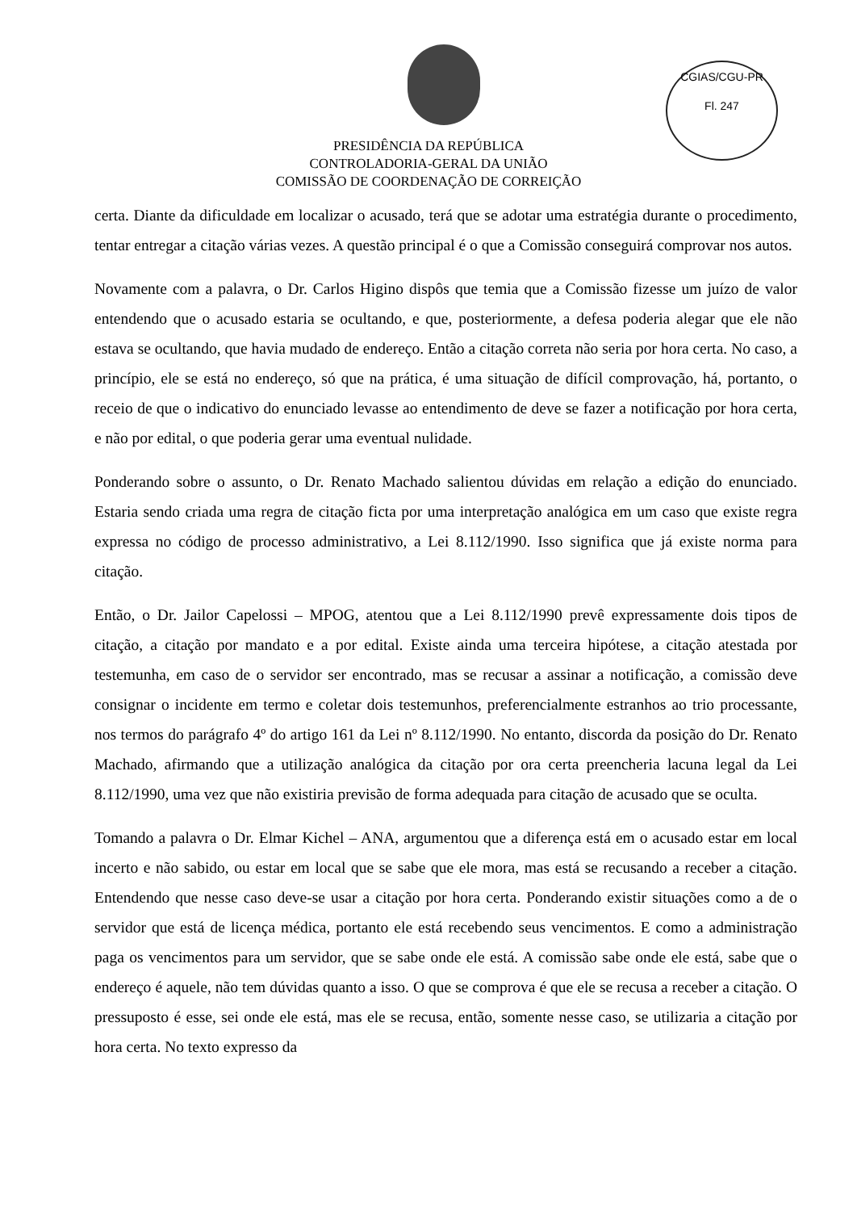CGIAS/CGU-PR
Fl. 247
PRESIDÊNCIA DA REPÚBLICA
CONTROLADORIA-GERAL DA UNIÃO
COMISSÃO DE COORDENAÇÃO DE CORREIÇÃO
certa. Diante da dificuldade em localizar o acusado, terá que se adotar uma estratégia durante o procedimento, tentar entregar a citação várias vezes. A questão principal é o que a Comissão conseguirá comprovar nos autos.
Novamente com a palavra, o Dr. Carlos Higino dispôs que temia que a Comissão fizesse um juízo de valor entendendo que o acusado estaria se ocultando, e que, posteriormente, a defesa poderia alegar que ele não estava se ocultando, que havia mudado de endereço. Então a citação correta não seria por hora certa. No caso, a princípio, ele se está no endereço, só que na prática, é uma situação de difícil comprovação, há, portanto, o receio de que o indicativo do enunciado levasse ao entendimento de deve se fazer a notificação por hora certa, e não por edital, o que poderia gerar uma eventual nulidade.
Ponderando sobre o assunto, o Dr. Renato Machado salientou dúvidas em relação a edição do enunciado. Estaria sendo criada uma regra de citação ficta por uma interpretação analógica em um caso que existe regra expressa no código de processo administrativo, a Lei 8.112/1990. Isso significa que já existe norma para citação.
Então, o Dr. Jailor Capelossi – MPOG, atentou que a Lei 8.112/1990 prevê expressamente dois tipos de citação, a citação por mandato e a por edital. Existe ainda uma terceira hipótese, a citação atestada por testemunha, em caso de o servidor ser encontrado, mas se recusar a assinar a notificação, a comissão deve consignar o incidente em termo e coletar dois testemunhos, preferencialmente estranhos ao trio processante, nos termos do parágrafo 4º do artigo 161 da Lei nº 8.112/1990. No entanto, discorda da posição do Dr. Renato Machado, afirmando que a utilização analógica da citação por ora certa preencheria lacuna legal da Lei 8.112/1990, uma vez que não existiria previsão de forma adequada para citação de acusado que se oculta.
Tomando a palavra o Dr. Elmar Kichel – ANA, argumentou que a diferença está em o acusado estar em local incerto e não sabido, ou estar em local que se sabe que ele mora, mas está se recusando a receber a citação. Entendendo que nesse caso deve-se usar a citação por hora certa. Ponderando existir situações como a de o servidor que está de licença médica, portanto ele está recebendo seus vencimentos. E como a administração paga os vencimentos para um servidor, que se sabe onde ele está. A comissão sabe onde ele está, sabe que o endereço é aquele, não tem dúvidas quanto a isso. O que se comprova é que ele se recusa a receber a citação. O pressuposto é esse, sei onde ele está, mas ele se recusa, então, somente nesse caso, se utilizaria a citação por hora certa. No texto expresso da